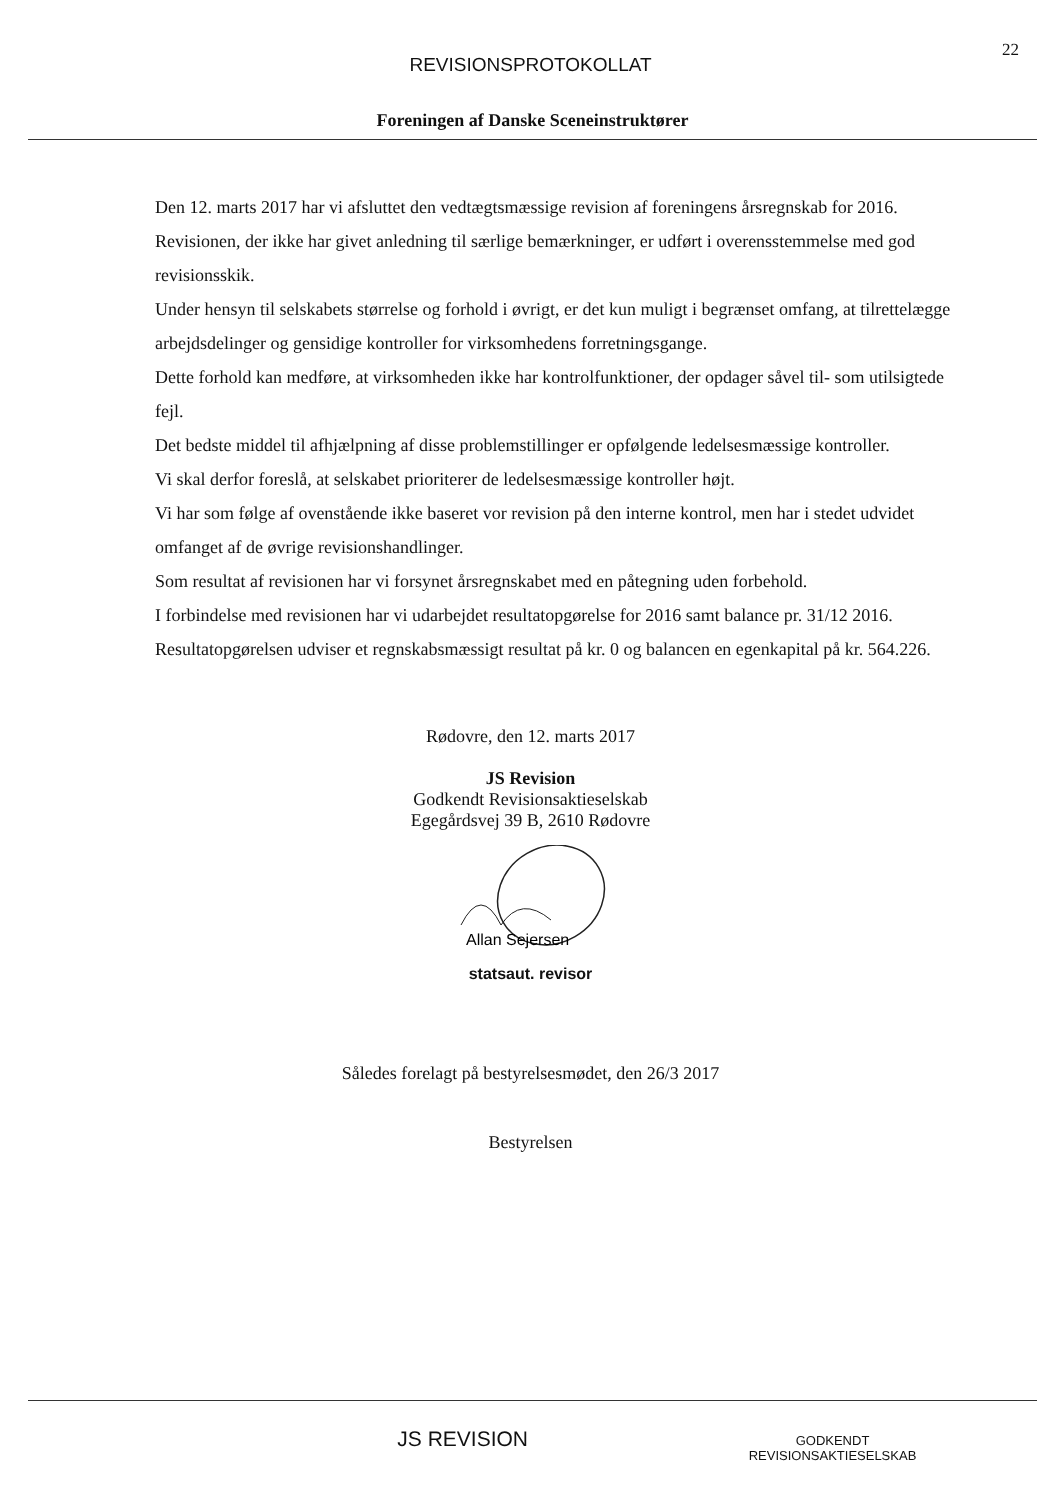22
REVISIONSPROTOKOLLAT
Foreningen af Danske Sceneinstruktører
Den 12. marts 2017 har vi afsluttet den vedtægtsmæssige revision af foreningens årsregnskab for 2016.
Revisionen, der ikke har givet anledning til særlige bemærkninger, er udført i overensstemmelse med god revisionsskik.
Under hensyn til selskabets størrelse og forhold i øvrigt, er det kun muligt i begrænset omfang, at tilrettelægge arbejdsdelinger og gensidige kontroller for virksomhedens forretningsgange.
Dette forhold kan medføre, at virksomheden ikke har kontrolfunktioner, der opdager såvel til- som utilsigtede fejl.
Det bedste middel til afhjælpning af disse problemstillinger er opfølgende ledelsesmæssige kontroller.
Vi skal derfor foreslå, at selskabet prioriterer de ledelsesmæssige kontroller højt.
Vi har som følge af ovenstående ikke baseret vor revision på den interne kontrol, men har i stedet udvidet omfanget af de øvrige revisionshandlinger.
Som resultat af revisionen har vi forsynet årsregnskabet med en påtegning uden forbehold.
I forbindelse med revisionen har vi udarbejdet resultatopgørelse for 2016 samt balance pr. 31/12 2016.
Resultatopgørelsen udviser et regnskabsmæssigt resultat på kr. 0 og balancen en egenkapital på kr. 564.226.
Rødovre, den 12. marts 2017
JS Revision
Godkendt Revisionsaktieselskab
Egegårdsvej 39 B, 2610 Rødovre
Allan Sejersen
statsaut. revisor
Således forelagt på bestyrelsesmødet, den 26/3 2017
Bestyrelsen
JS REVISION
GODKENDT
REVISIONSAKTIESELSKAB